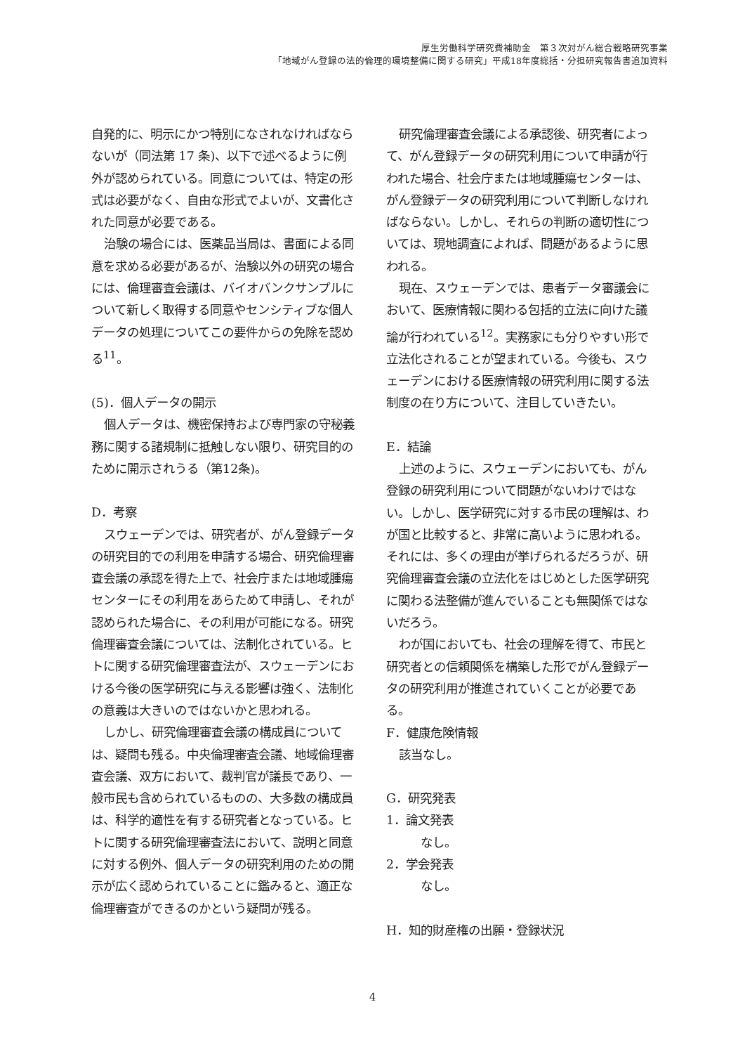厚生労働科学研究費補助金　第３次対がん総合戦略研究事業
「地域がん登録の法的倫理的環境整備に関する研究」平成18年度総括・分担研究報告書追加資料
自発的に、明示にかつ特別になされなければならないが（同法第 17 条)、以下で述べるように例外が認められている。同意については、特定の形式は必要がなく、自由な形式でよいが、文書化された同意が必要である。
治験の場合には、医薬品当局は、書面による同意を求める必要があるが、治験以外の研究の場合には、倫理審査会議は、バイオバンクサンプルについて新しく取得する同意やセンシティブな個人データの処理についてこの要件からの免除を認める<sup>11</sup>。
(5)．個人データの開示
個人データは、機密保持および専門家の守秘義務に関する諸規制に抵触しない限り、研究目的のために開示されうる（第12条)。
D．考察
スウェーデンでは、研究者が、がん登録データの研究目的での利用を申請する場合、研究倫理審査会議の承認を得た上で、社会庁または地域腫瘍センターにその利用をあらためて申請し、それが認められた場合に、その利用が可能になる。研究倫理審査会議については、法制化されている。ヒトに関する研究倫理審査法が、スウェーデンにおける今後の医学研究に与える影響は強く、法制化の意義は大きいのではないかと思われる。
しかし、研究倫理審査会議の構成員については、疑問も残る。中央倫理審査会議、地域倫理審査会議、双方において、裁判官が議長であり、一般市民も含められているものの、大多数の構成員は、科学的適性を有する研究者となっている。ヒトに関する研究倫理審査法において、説明と同意に対する例外、個人データの研究利用のための開示が広く認められていることに鑑みると、適正な倫理審査ができるのかという疑問が残る。
研究倫理審査会議による承認後、研究者によって、がん登録データの研究利用について申請が行われた場合、社会庁または地域腫瘍センターは、がん登録データの研究利用について判断しなければならない。しかし、それらの判断の適切性については、現地調査によれば、問題があるように思われる。
現在、スウェーデンでは、患者データ審議会において、医療情報に関わる包括的立法に向けた議論が行われている<sup>12</sup>。実務家にも分りやすい形で立法化されることが望まれている。今後も、スウェーデンにおける医療情報の研究利用に関する法制度の在り方について、注目していきたい。
E．結論
上述のように、スウェーデンにおいても、がん登録の研究利用について問題がないわけではない。しかし、医学研究に対する市民の理解は、わが国と比較すると、非常に高いように思われる。それには、多くの理由が挙げられるだろうが、研究倫理審査会議の立法化をはじめとした医学研究に関わる法整備が進んでいることも無関係ではないだろう。
わが国においても、社会の理解を得て、市民と研究者との信頼関係を構築した形でがん登録データの研究利用が推進されていくことが必要である。
F．健康危険情報
該当なし。
G．研究発表
1．論文発表
なし。
2．学会発表
なし。
H．知的財産権の出願・登録状況
4